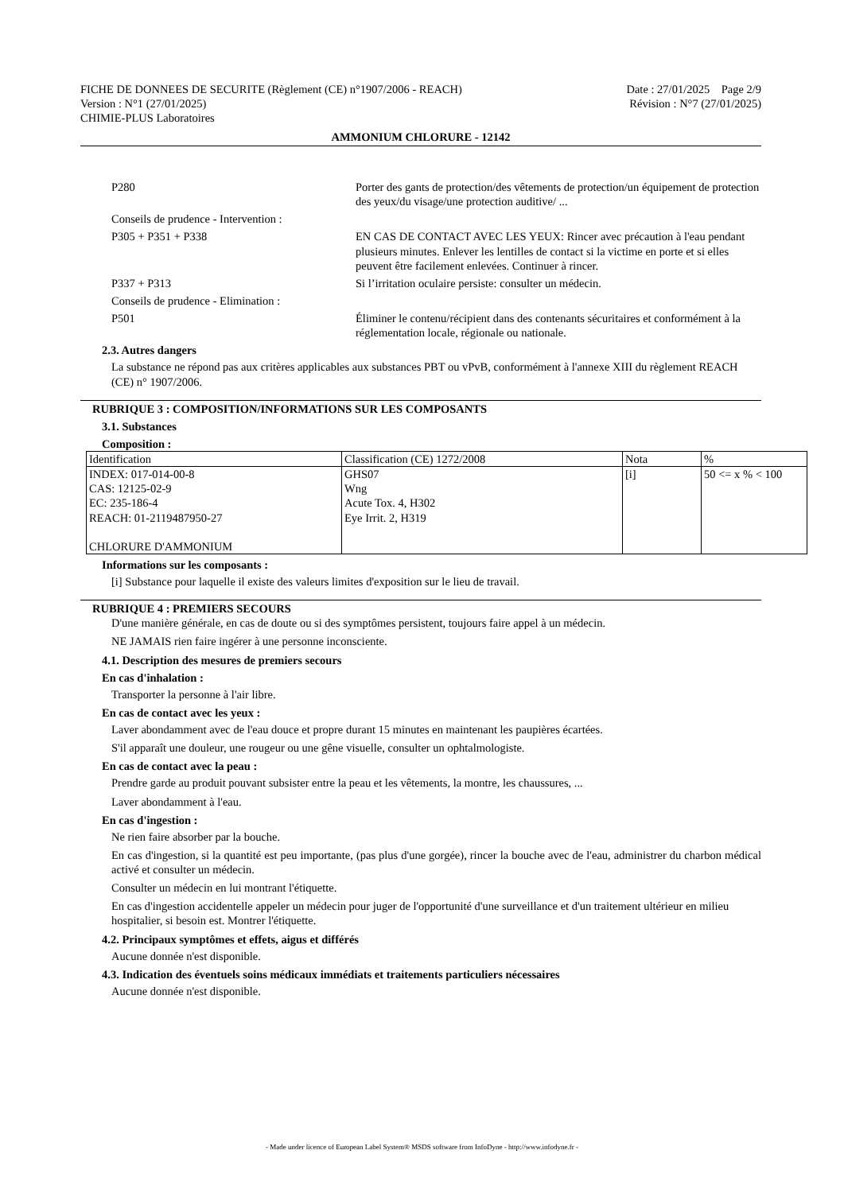FICHE DE DONNEES DE SECURITE (Règlement (CE) n°1907/2006 - REACH) Date : 27/01/2025 Page 2/9
Version : N°1 (27/01/2025) Révision : N°7 (27/01/2025)
CHIMIE-PLUS Laboratoires
AMMONIUM CHLORURE - 12142
P280 Porter des gants de protection/des vêtements de protection/un équipement de protection des yeux/du visage/une protection auditive/ ...
Conseils de prudence - Intervention :
P305 + P351 + P338 EN CAS DE CONTACT AVEC LES YEUX: Rincer avec précaution à l'eau pendant plusieurs minutes. Enlever les lentilles de contact si la victime en porte et si elles peuvent être facilement enlevées. Continuer à rincer.
P337 + P313 Si l’irritation oculaire persiste: consulter un médecin.
Conseils de prudence - Elimination :
P501 Éliminer le contenu/récipient dans des contenants sécuritaires et conformément à la réglementation locale, régionale ou nationale.
2.3. Autres dangers
La substance ne répond pas aux critères applicables aux substances PBT ou vPvB, conformément à l'annexe XIII du règlement REACH (CE) n° 1907/2006.
RUBRIQUE 3 : COMPOSITION/INFORMATIONS SUR LES COMPOSANTS
3.1. Substances
Composition :
| Identification | Classification (CE) 1272/2008 | Nota | % |
| INDEX: 017-014-00-8 CAS: 12125-02-9 EC: 235-186-4 REACH: 01-2119487950-27 CHLORURE D'AMMONIUM | GHS07 Wng Acute Tox. 4, H302 Eye Irrit. 2, H319 | [i] | 50 <= x % < 100 |
Informations sur les composants :
[i] Substance pour laquelle il existe des valeurs limites d'exposition sur le lieu de travail.
RUBRIQUE 4 : PREMIERS SECOURS
D'une manière générale, en cas de doute ou si des symptômes persistent, toujours faire appel à un médecin.
NE JAMAIS rien faire ingérer à une personne inconsciente.
4.1. Description des mesures de premiers secours
En cas d'inhalation :
Transporter la personne à l'air libre.
En cas de contact avec les yeux :
Laver abondamment avec de l'eau douce et propre durant 15 minutes en maintenant les paupières écartées.
S'il apparaît une douleur, une rougeur ou une gêne visuelle, consulter un ophtalmologiste.
En cas de contact avec la peau :
Prendre garde au produit pouvant subsister entre la peau et les vêtements, la montre, les chaussures, ...
Laver abondamment à l'eau.
En cas d'ingestion :
Ne rien faire absorber par la bouche.
En cas d'ingestion, si la quantité est peu importante, (pas plus d'une gorgée), rincer la bouche avec de l'eau, administrer du charbon médical activé et consulter un médecin.
Consulter un médecin en lui montrant l'étiquette.
En cas d'ingestion accidentelle appeler un médecin pour juger de l'opportunité d'une surveillance et d'un traitement ultérieur en milieu hospitalier, si besoin est. Montrer l'étiquette.
4.2. Principaux symptômes et effets, aigus et différés
Aucune donnée n'est disponible.
4.3. Indication des éventuels soins médicaux immédiats et traitements particuliers nécessaires
Aucune donnée n'est disponible.
- Made under licence of European Label System® MSDS software from InfoDyne - http://www.infodyne.fr -